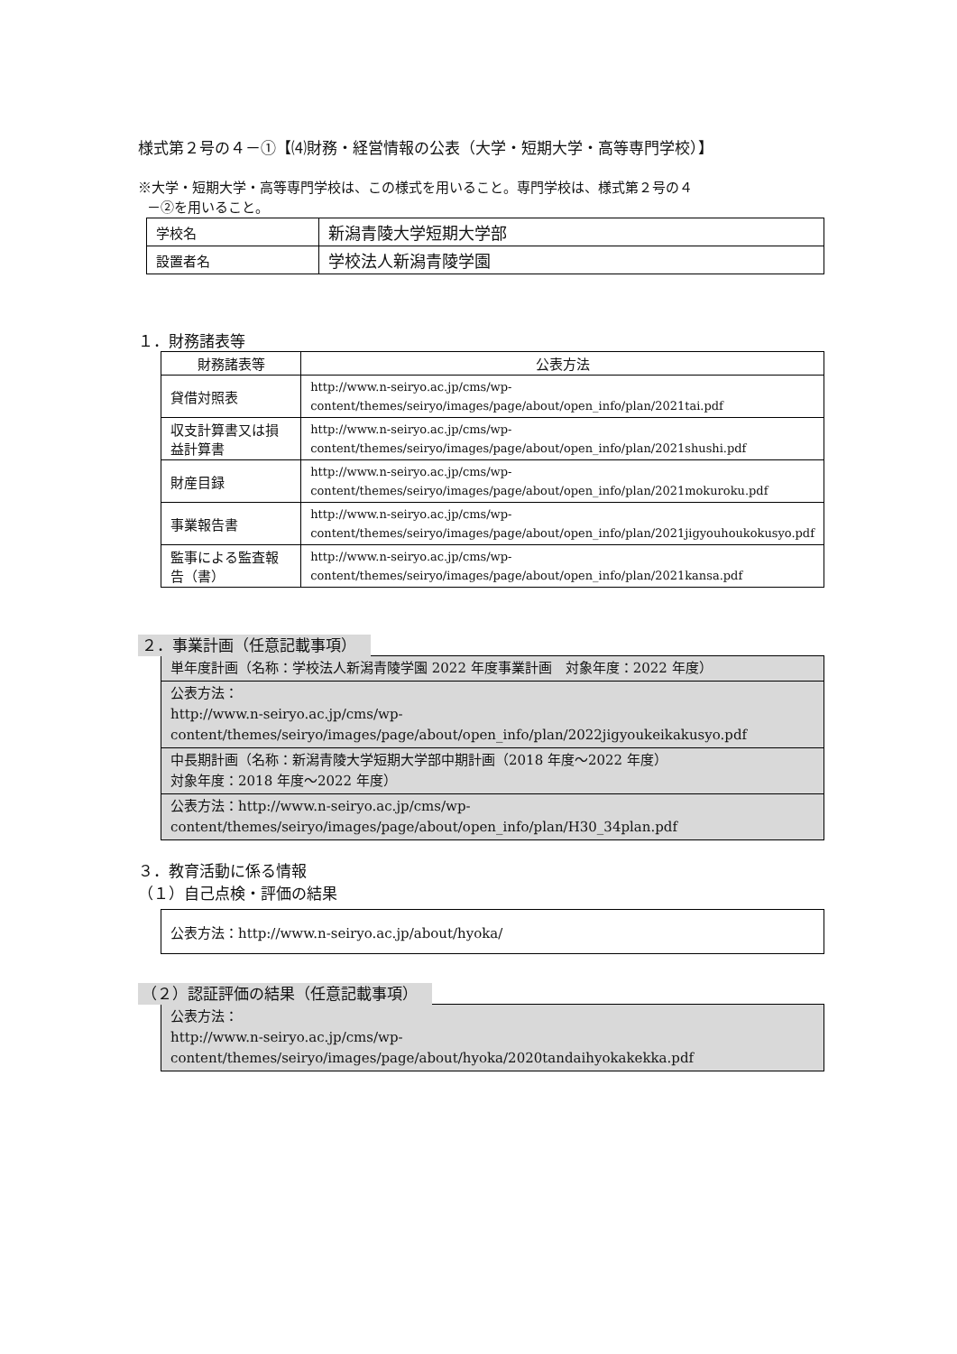様式第２号の４－①【⑷財務・経営情報の公表（大学・短期大学・高等専門学校）】
※大学・短期大学・高等専門学校は、この様式を用いること。専門学校は、様式第２号の４
－②を用いること。
| 学校名 | 新潟青陵大学短期大学部 |
| 設置者名 | 学校法人新潟青陵学園 |
１．財務諸表等
| 財務諸表等 | 公表方法 |
| --- | --- |
| 貸借対照表 | http://www.n-seiryo.ac.jp/cms/wp-content/themes/seiryo/images/page/about/open_info/plan/2021tai.pdf |
| 収支計算書又は損益計算書 | http://www.n-seiryo.ac.jp/cms/wp-content/themes/seiryo/images/page/about/open_info/plan/2021shushi.pdf |
| 財産目録 | http://www.n-seiryo.ac.jp/cms/wp-content/themes/seiryo/images/page/about/open_info/plan/2021mokuroku.pdf |
| 事業報告書 | http://www.n-seiryo.ac.jp/cms/wp-content/themes/seiryo/images/page/about/open_info/plan/2021jigyouhoukokusyo.pdf |
| 監事による監査報告（書） | http://www.n-seiryo.ac.jp/cms/wp-content/themes/seiryo/images/page/about/open_info/plan/2021kansa.pdf |
２．事業計画（任意記載事項）
| 単年度計画（名称：学校法人新潟青陵学園 2022 年度事業計画 対象年度：2022 年度） |
| 公表方法： http://www.n-seiryo.ac.jp/cms/wp-content/themes/seiryo/images/page/about/open_info/plan/2022jigyoukeikakusyo.pdf |
| 中長期計画（名称：新潟青陵大学短期大学部中期計画（2018 年度～2022 年度） 対象年度：2018 年度～2022 年度） |
| 公表方法：http://www.n-seiryo.ac.jp/cms/wp-content/themes/seiryo/images/page/about/open_info/plan/H30_34plan.pdf |
３．教育活動に係る情報
（１）自己点検・評価の結果
| 公表方法：http://www.n-seiryo.ac.jp/about/hyoka/ |
（２）認証評価の結果（任意記載事項）
| 公表方法： http://www.n-seiryo.ac.jp/cms/wp-content/themes/seiryo/images/page/about/hyoka/2020tandaihyokakekka.pdf |